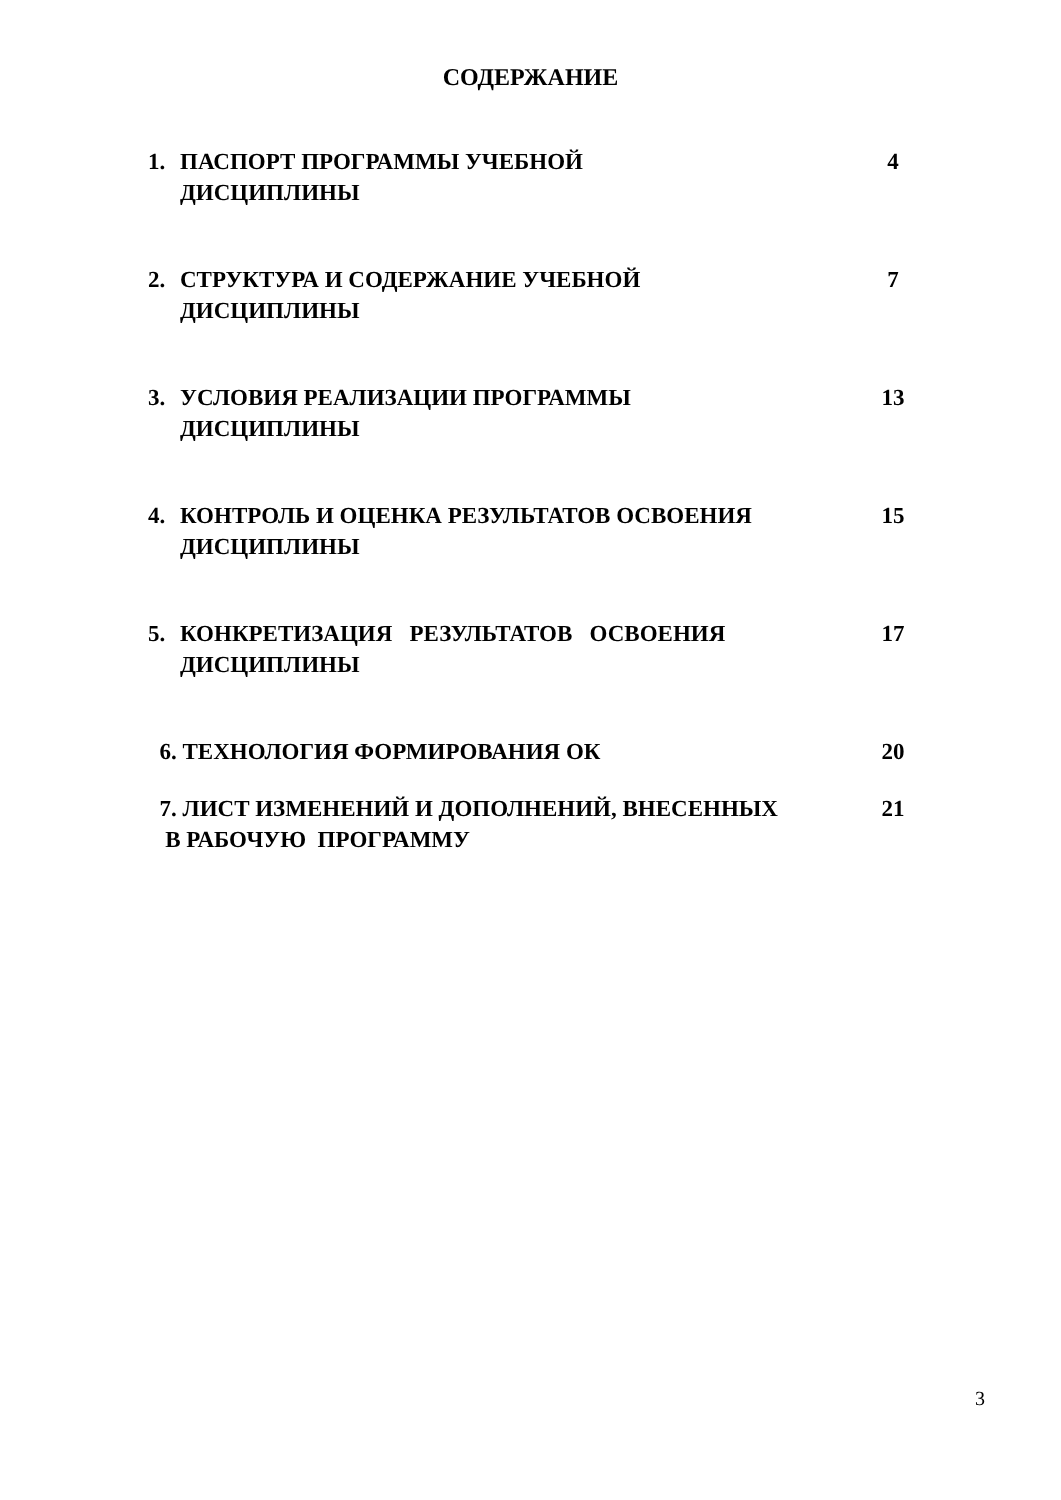СОДЕРЖАНИЕ
| 1. | ПАСПОРТ ПРОГРАММЫ УЧЕБНОЙ ДИСЦИПЛИНЫ | 4 |
| 2. | СТРУКТУРА И СОДЕРЖАНИЕ УЧЕБНОЙ ДИСЦИПЛИНЫ | 7 |
| 3. | УСЛОВИЯ РЕАЛИЗАЦИИ ПРОГРАММЫ ДИСЦИПЛИНЫ | 13 |
| 4. | КОНТРОЛЬ И ОЦЕНКА РЕЗУЛЬТАТОВ ОСВОЕНИЯ ДИСЦИПЛИНЫ | 15 |
| 5. | КОНКРЕТИЗАЦИЯ РЕЗУЛЬТАТОВ ОСВОЕНИЯ ДИСЦИПЛИНЫ | 17 |
| 6. ТЕХНОЛОГИЯ ФОРМИРОВАНИЯ ОК | | 20 |
| 7. ЛИСТ ИЗМЕНЕНИЙ И ДОПОЛНЕНИЙ, ВНЕСЕННЫХ В РАБОЧУЮ ПРОГРАММУ | | 21 |
3